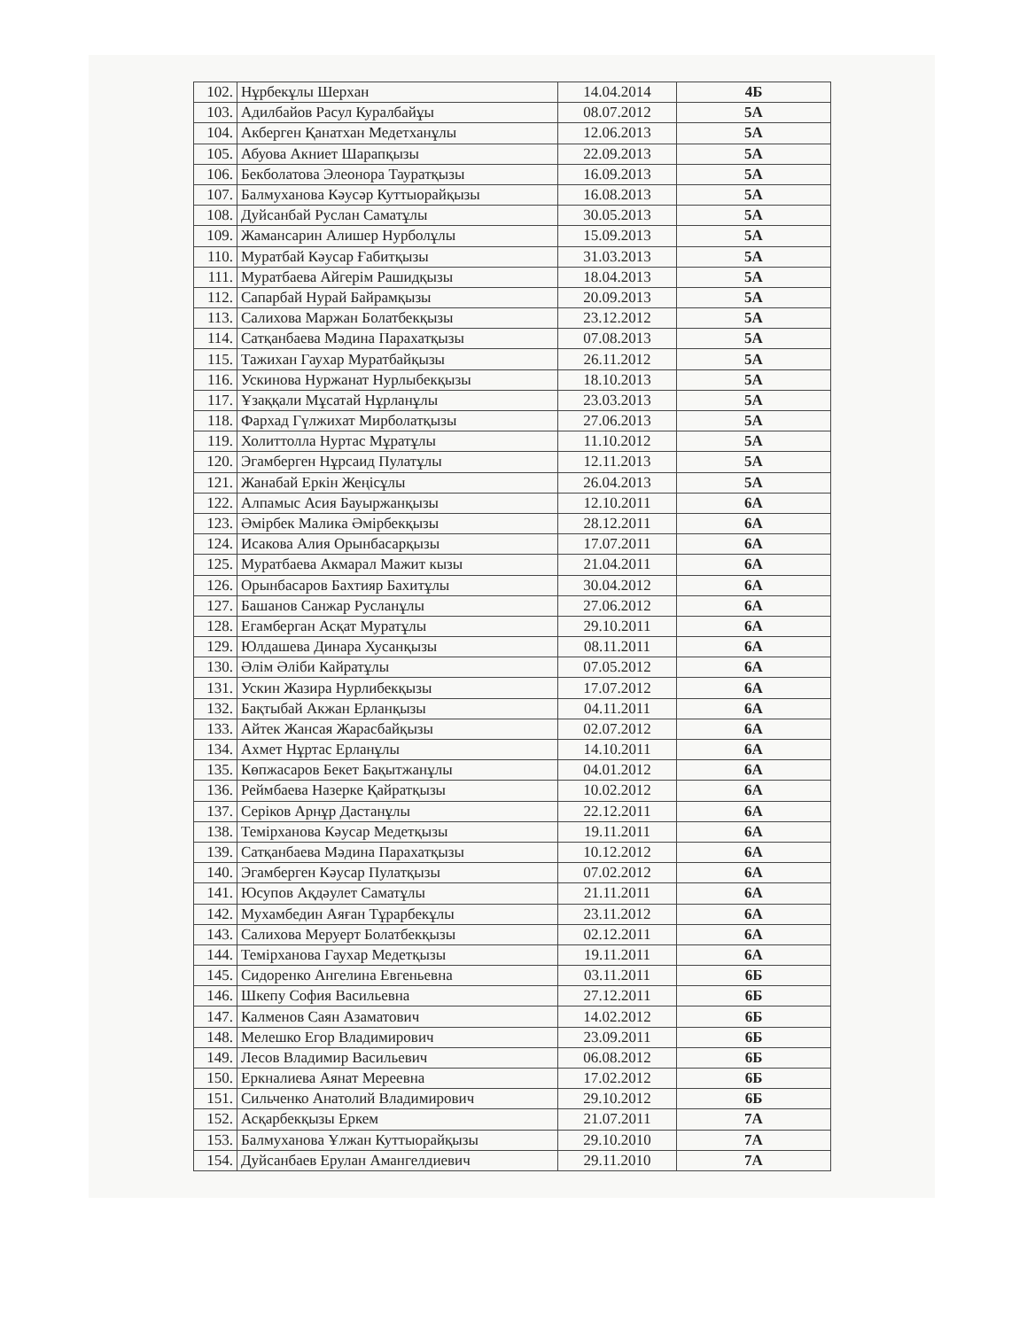| 102. | Нұрбекұлы Шерхан | 14.04.2014 | 4Б |
| 103. | Адилбайов Расул Куралбайұы | 08.07.2012 | 5А |
| 104. | Акберген Қанатхан Медетханұлы | 12.06.2013 | 5А |
| 105. | Абуова Акниет Шарапқызы | 22.09.2013 | 5А |
| 106. | Бекболатова Элеонора Тауратқызы | 16.09.2013 | 5А |
| 107. | Балмуханова Кәусәр Куттыорайқызы | 16.08.2013 | 5А |
| 108. | Дуйсанбай Руслан Саматұлы | 30.05.2013 | 5А |
| 109. | Жамансарин Алишер Нурболұлы | 15.09.2013 | 5А |
| 110. | Муратбай Кәусар Ғабитқызы | 31.03.2013 | 5А |
| 111. | Муратбаева Айгерім Рашидқызы | 18.04.2013 | 5А |
| 112. | Сапарбай Нурай Байрамқызы | 20.09.2013 | 5А |
| 113. | Салихова Маржан Болатбекқызы | 23.12.2012 | 5А |
| 114. | Сатқанбаева Мәдина Парахатқызы | 07.08.2013 | 5А |
| 115. | Тажихан Гаухар Муратбайқызы | 26.11.2012 | 5А |
| 116. | Ускинова Нуржанат Нурлыбекқызы | 18.10.2013 | 5А |
| 117. | Ұзаққали Мұсатай Нұрланұлы | 23.03.2013 | 5А |
| 118. | Фархад Гүлжихат Мирболатқызы | 27.06.2013 | 5А |
| 119. | Холиттолла Нуртас Мұратұлы | 11.10.2012 | 5А |
| 120. | Эгамберген Нұрсаид Пулатұлы | 12.11.2013 | 5А |
| 121. | Жанабай Еркін Жеңісұлы | 26.04.2013 | 5А |
| 122. | Алпамыс Асия Бауыржанқызы | 12.10.2011 | 6А |
| 123. | Әмірбек Малика Әмірбекқызы | 28.12.2011 | 6А |
| 124. | Исакова Алия Орынбасарқызы | 17.07.2011 | 6А |
| 125. | Муратбаева Акмарал Мажит кызы | 21.04.2011 | 6А |
| 126. | Орынбасаров Бахтияр Бахитұлы | 30.04.2012 | 6А |
| 127. | Башанов Санжар Русланұлы | 27.06.2012 | 6А |
| 128. | Егамберган Асқат Муратұлы | 29.10.2011 | 6А |
| 129. | Юлдашева Динара Хусанқызы | 08.11.2011 | 6А |
| 130. | Әлім Әліби Кайратұлы | 07.05.2012 | 6А |
| 131. | Ускин Жазира Нурлибекқызы | 17.07.2012 | 6А |
| 132. | Бақтыбай Акжан Ерланқызы | 04.11.2011 | 6А |
| 133. | Айтек Жансая Жарасбайқызы | 02.07.2012 | 6А |
| 134. | Ахмет Нұртас Ерланұлы | 14.10.2011 | 6А |
| 135. | Көпжасаров Бекет Бақытжанұлы | 04.01.2012 | 6А |
| 136. | Реймбаева Назерке Қайратқызы | 10.02.2012 | 6А |
| 137. | Серіков Арнұр Дастанұлы | 22.12.2011 | 6А |
| 138. | Темірханова Кәусар Медетқызы | 19.11.2011 | 6А |
| 139. | Сатқанбаева Мәдина Парахатқызы | 10.12.2012 | 6А |
| 140. | Эгамберген Кәусар Пулатқызы | 07.02.2012 | 6А |
| 141. | Юсупов Ақдәулет Саматұлы | 21.11.2011 | 6А |
| 142. | Мухамбедин Аяған Тұрарбекұлы | 23.11.2012 | 6А |
| 143. | Салихова Меруерт Болатбекқызы | 02.12.2011 | 6А |
| 144. | Темірханова Гаухар Медетқызы | 19.11.2011 | 6А |
| 145. | Сидоренко Ангелина Евгеньевна | 03.11.2011 | 6Б |
| 146. | Шкепу София Васильевна | 27.12.2011 | 6Б |
| 147. | Калменов Саян Азаматович | 14.02.2012 | 6Б |
| 148. | Мелешко Егор Владимирович | 23.09.2011 | 6Б |
| 149. | Лесов Владимир Васильевич | 06.08.2012 | 6Б |
| 150. | Еркналиева Аянат Мереевна | 17.02.2012 | 6Б |
| 151. | Сильченко Анатолий Владимирович | 29.10.2012 | 6Б |
| 152. | Асқарбекқызы Еркем | 21.07.2011 | 7А |
| 153. | Балмуханова Ұлжан Куттыорайқызы | 29.10.2010 | 7А |
| 154. | Дуйсанбаев Ерулан Амангелдиевич | 29.11.2010 | 7А |